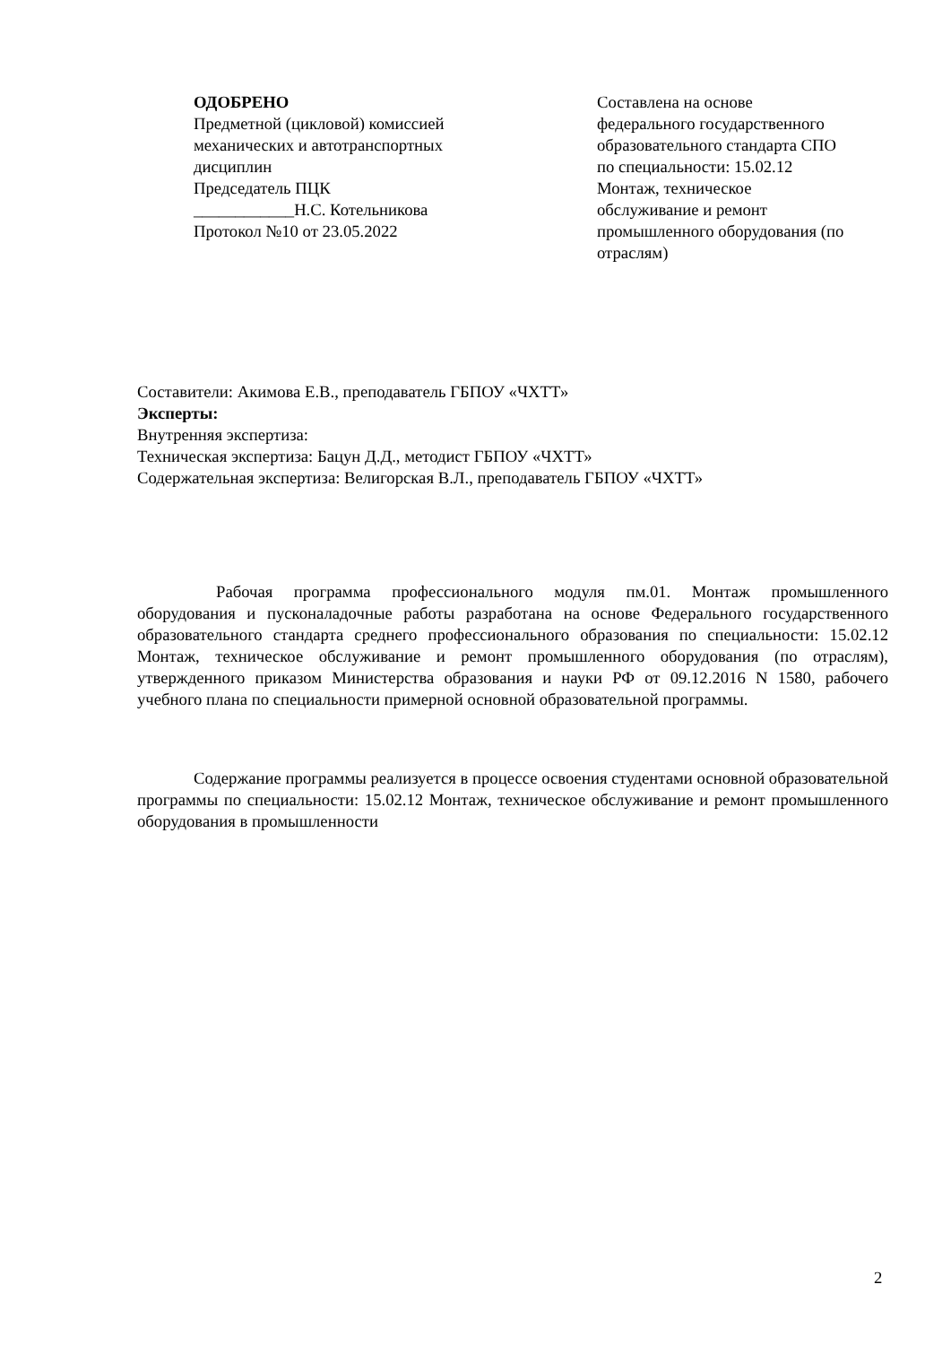ОДОБРЕНО
Предметной (цикловой) комиссией
механических и автотранспортных
дисциплин
Председатель ПЦК
____________Н.С. Котельникова
Протокол №10 от 23.05.2022
Составлена на основе
федерального государственного
образовательного стандарта СПО
по специальности: 15.02.12
Монтаж, техническое
обслуживание и ремонт
промышленного оборудования (по
отраслям)
Составители: Акимова Е.В., преподаватель ГБПОУ «ЧХТТ»
Эксперты:
Внутренняя экспертиза:
Техническая экспертиза: Бацун Д.Д., методист ГБПОУ «ЧХТТ»
Содержательная экспертиза: Велигорская В.Л., преподаватель ГБПОУ «ЧХТТ»
Рабочая программа профессионального модуля пм.01. Монтаж промышленного оборудования и пусконаладочные работы разработана на основе Федерального государственного образовательного стандарта среднего профессионального образования по специальности: 15.02.12 Монтаж, техническое обслуживание и ремонт промышленного оборудования (по отраслям), утвержденного приказом Министерства образования и науки РФ от 09.12.2016 N 1580, рабочего учебного плана по специальности примерной основной образовательной программы.
Содержание программы реализуется в процессе освоения студентами основной образовательной программы по специальности: 15.02.12 Монтаж, техническое обслуживание и ремонт промышленного оборудования в промышленности
2